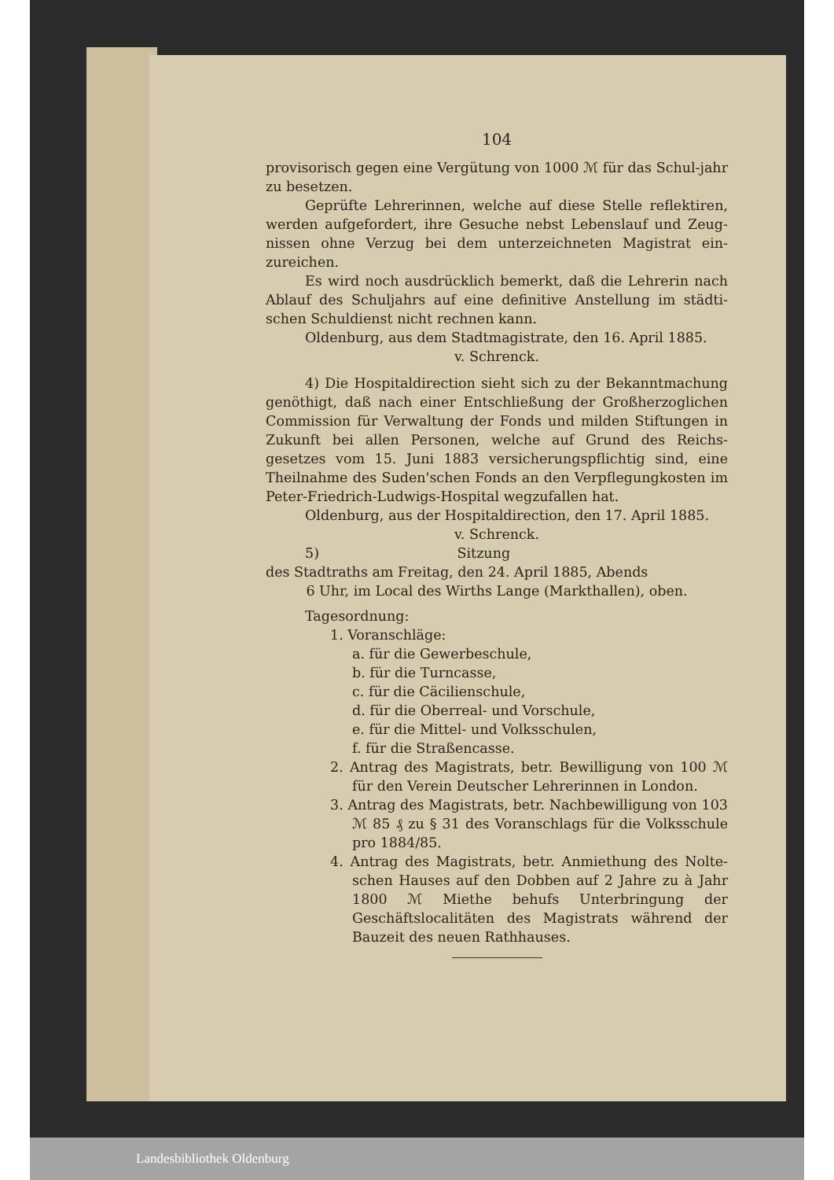104
provisorisch gegen eine Vergütung von 1000 ℳ für das Schul-jahr zu besetzen.
Geprüfte Lehrerinnen, welche auf diese Stelle reflektiren, werden aufgefordert, ihre Gesuche nebst Lebenslauf und Zeug-nissen ohne Verzug bei dem unterzeichneten Magistrat ein-zureichen.
Es wird noch ausdrücklich bemerkt, daß die Lehrerin nach Ablauf des Schuljahrs auf eine definitive Anstellung im städti-schen Schuldienst nicht rechnen kann.
Oldenburg, aus dem Stadtmagistrate, den 16. April 1885.
v. Schrenck.
4) Die Hospitaldirection sieht sich zu der Bekanntmachung genöthigt, daß nach einer Entschließung der Großherzoglichen Commission für Verwaltung der Fonds und milden Stiftungen in Zukunft bei allen Personen, welche auf Grund des Reichs-gesetzes vom 15. Juni 1883 versicherungspflichtig sind, eine Theilnahme des Suden'schen Fonds an den Verpflegungkosten im Peter-Friedrich-Ludwigs-Hospital wegzufallen hat.
Oldenburg, aus der Hospitaldirection, den 17. April 1885.
v. Schrenck.
5) Sitzung
des Stadtraths am Freitag, den 24. April 1885, Abends
6 Uhr, im Local des Wirths Lange (Markthallen), oben.
Tagesordnung:
1. Voranschläge:
a. für die Gewerbeschule,
b. für die Turncasse,
c. für die Cäcilienschule,
d. für die Oberreal- und Vorschule,
e. für die Mittel- und Volksschulen,
f. für die Straßencasse.
2. Antrag des Magistrats, betr. Bewilligung von 100 ℳ für den Verein Deutscher Lehrerinnen in London.
3. Antrag des Magistrats, betr. Nachbewilligung von 103 ℳ 85 ₰ zu § 31 des Voranschlags für die Volksschule pro 1884/85.
4. Antrag des Magistrats, betr. Anmiethung des Nolte-schen Hauses auf den Dobben auf 2 Jahre zu à Jahr 1800 ℳ Miethe behufs Unterbringung der Geschäftslocalitäten des Magistrats während der Bauzeit des neuen Rathhauses.
Landesbibliothek Oldenburg